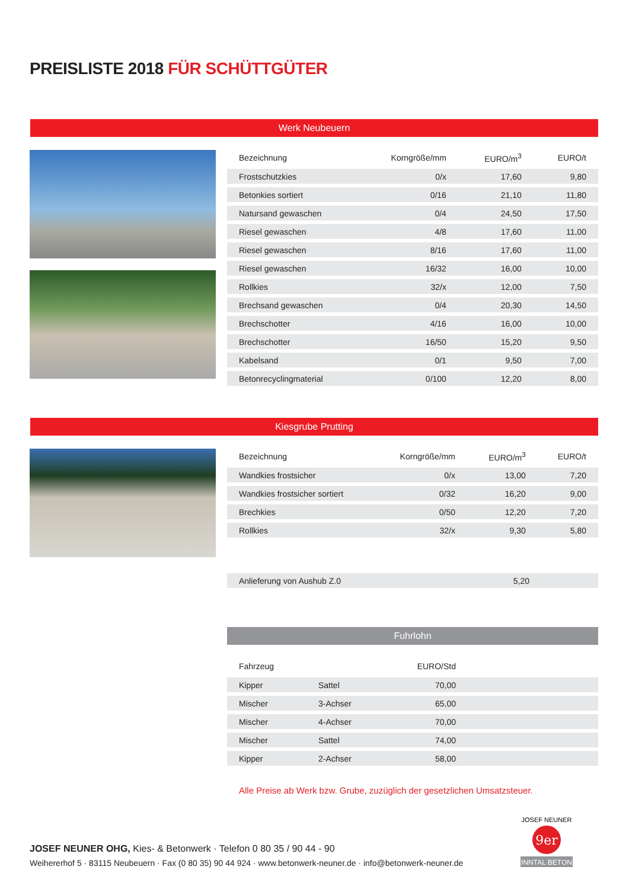PREISLISTE 2018 FÜR SCHÜTTGÜTER
Werk Neubeuern
| Bezeichnung | Korngröße/mm | EURO/m<sup>3</sup> | EURO/t |
| --- | --- | --- | --- |
| Frostschutzkies | 0/x | 17,60 | 9,80 |
| Betonkies sortiert | 0/16 | 21,10 | 11,80 |
| Natursand gewaschen | 0/4 | 24,50 | 17,50 |
| Riesel gewaschen | 4/8 | 17,60 | 11,00 |
| Riesel gewaschen | 8/16 | 17,60 | 11,00 |
| Riesel gewaschen | 16/32 | 16,00 | 10,00 |
| Rollkies | 32/x | 12,00 | 7,50 |
| Brechsand gewaschen | 0/4 | 20,30 | 14,50 |
| Brechschotter | 4/16 | 16,00 | 10,00 |
| Brechschotter | 16/50 | 15,20 | 9,50 |
| Kabelsand | 0/1 | 9,50 | 7,00 |
| Betonrecyclingmaterial | 0/100 | 12,20 | 8,00 |
Kiesgrube Prutting
| Bezeichnung | Korngröße/mm | EURO/m<sup>3</sup> | EURO/t |
| --- | --- | --- | --- |
| Wandkies frostsicher | 0/x | 13,00 | 7,20 |
| Wandkies frostsicher sortiert | 0/32 | 16,20 | 9,00 |
| Brechkies | 0/50 | 12,20 | 7,20 |
| Rollkies | 32/x | 9,30 | 5,80 |
| Anlieferung von Aushub Z.0 | 5,20 | |
Fuhrlohn
| Fahrzeug | | EURO/Std | |
| --- | --- | --- | --- |
| Kipper | Sattel | 70,00 | |
| Mischer | 3-Achser | 65,00 | |
| Mischer | 4-Achser | 70,00 | |
| Mischer | Sattel | 74,00 | |
| Kipper | 2-Achser | 58,00 | |
Alle Preise ab Werk bzw. Grube, zuzüglich der gesetzlichen Umsatzsteuer.
JOSEF NEUNER OHG, Kies- & Betonwerk · Telefon 0 80 35 / 90 44 - 90
Weihererhof 5 · 83115 Neubeuern · Fax (0 80 35) 90 44 924 · www.betonwerk-neuner.de · info@betonwerk-neuner.de
9er
INNTAL BETON
JOSEF NEUNER